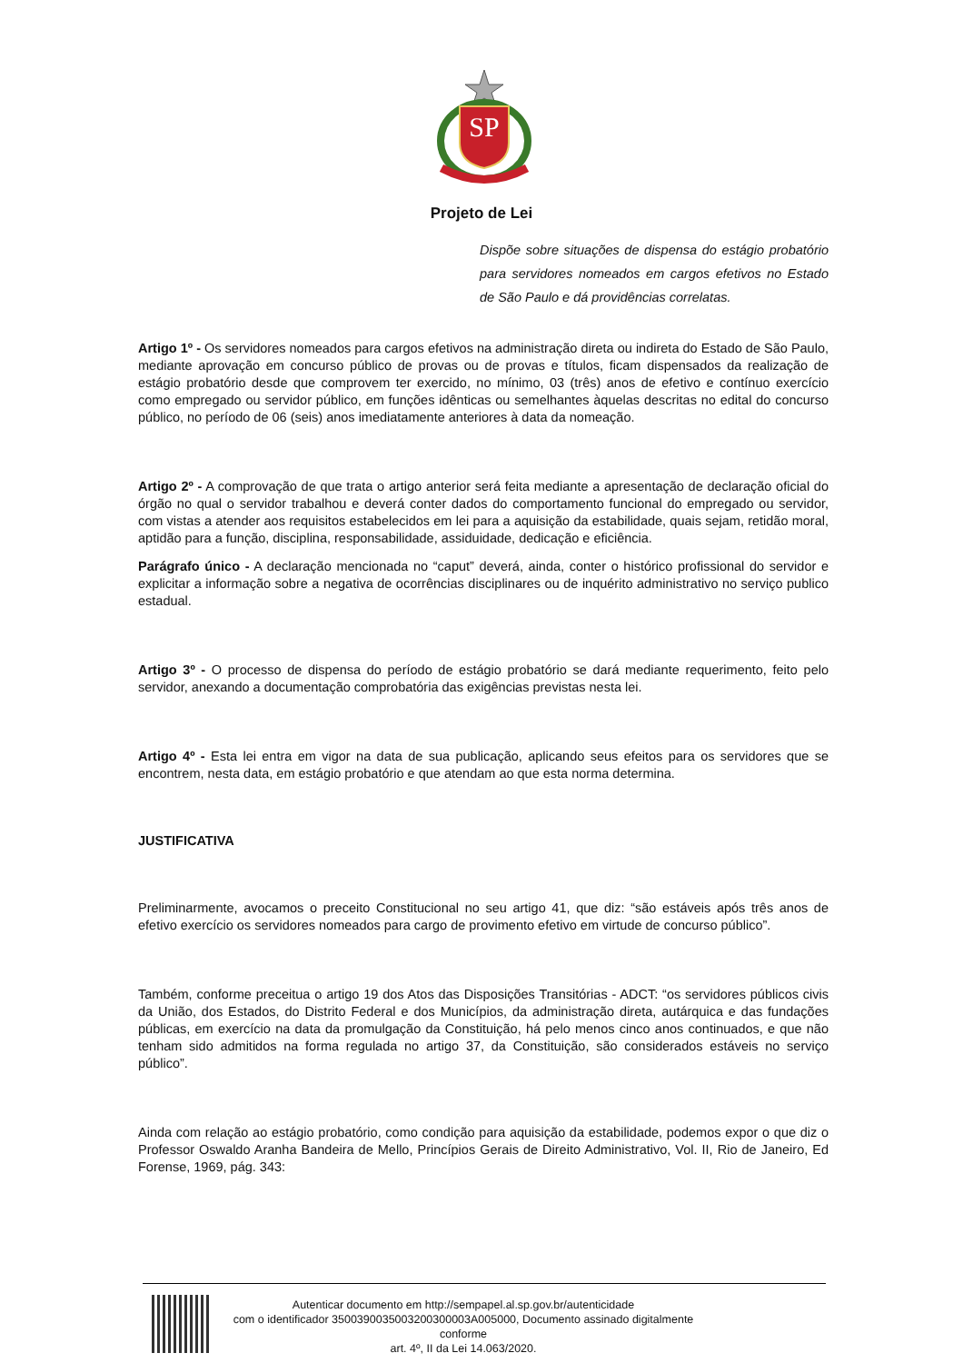SP
Projeto de Lei
Dispõe sobre situações de dispensa do estágio probatório para servidores nomeados em cargos efetivos no Estado de São Paulo e dá providências correlatas.
Artigo 1º - Os servidores nomeados para cargos efetivos na administração direta ou indireta do Estado de São Paulo, mediante aprovação em concurso público de provas ou de provas e títulos, ficam dispensados da realização de estágio probatório desde que comprovem ter exercido, no mínimo, 03 (três) anos de efetivo e contínuo exercício como empregado ou servidor público, em funções idênticas ou semelhantes àquelas descritas no edital do concurso público, no período de 06 (seis) anos imediatamente anteriores à data da nomeação.
Artigo 2º - A comprovação de que trata o artigo anterior será feita mediante a apresentação de declaração oficial do órgão no qual o servidor trabalhou e deverá conter dados do comportamento funcional do empregado ou servidor, com vistas a atender aos requisitos estabelecidos em lei para a aquisição da estabilidade, quais sejam, retidão moral, aptidão para a função, disciplina, responsabilidade, assiduidade, dedicação e eficiência.
Parágrafo único - A declaração mencionada no “caput” deverá, ainda, conter o histórico profissional do servidor e explicitar a informação sobre a negativa de ocorrências disciplinares ou de inquérito administrativo no serviço publico estadual.
Artigo 3º - O processo de dispensa do período de estágio probatório se dará mediante requerimento, feito pelo servidor, anexando a documentação comprobatória das exigências previstas nesta lei.
Artigo 4º - Esta lei entra em vigor na data de sua publicação, aplicando seus efeitos para os servidores que se encontrem, nesta data, em estágio probatório e que atendam ao que esta norma determina.
JUSTIFICATIVA
Preliminarmente, avocamos o preceito Constitucional no seu artigo 41, que diz: “são estáveis após três anos de efetivo exercício os servidores nomeados para cargo de provimento efetivo em virtude de concurso público”.
Também, conforme preceitua o artigo 19 dos Atos das Disposições Transitórias - ADCT: “os servidores públicos civis da União, dos Estados, do Distrito Federal e dos Municípios, da administração direta, autárquica e das fundações públicas, em exercício na data da promulgação da Constituição, há pelo menos cinco anos continuados, e que não tenham sido admitidos na forma regulada no artigo 37, da Constituição, são considerados estáveis no serviço público”.
Ainda com relação ao estágio probatório, como condição para aquisição da estabilidade, podemos expor o que diz o Professor Oswaldo Aranha Bandeira de Mello, Princípios Gerais de Direito Administrativo, Vol. II, Rio de Janeiro, Ed Forense, 1969, pág. 343:
Autenticar documento em http://sempapel.al.sp.gov.br/autenticidade
com o identificador 3500390035003200300003A005000, Documento assinado digitalmente conforme
art. 4º, II da Lei 14.063/2020.